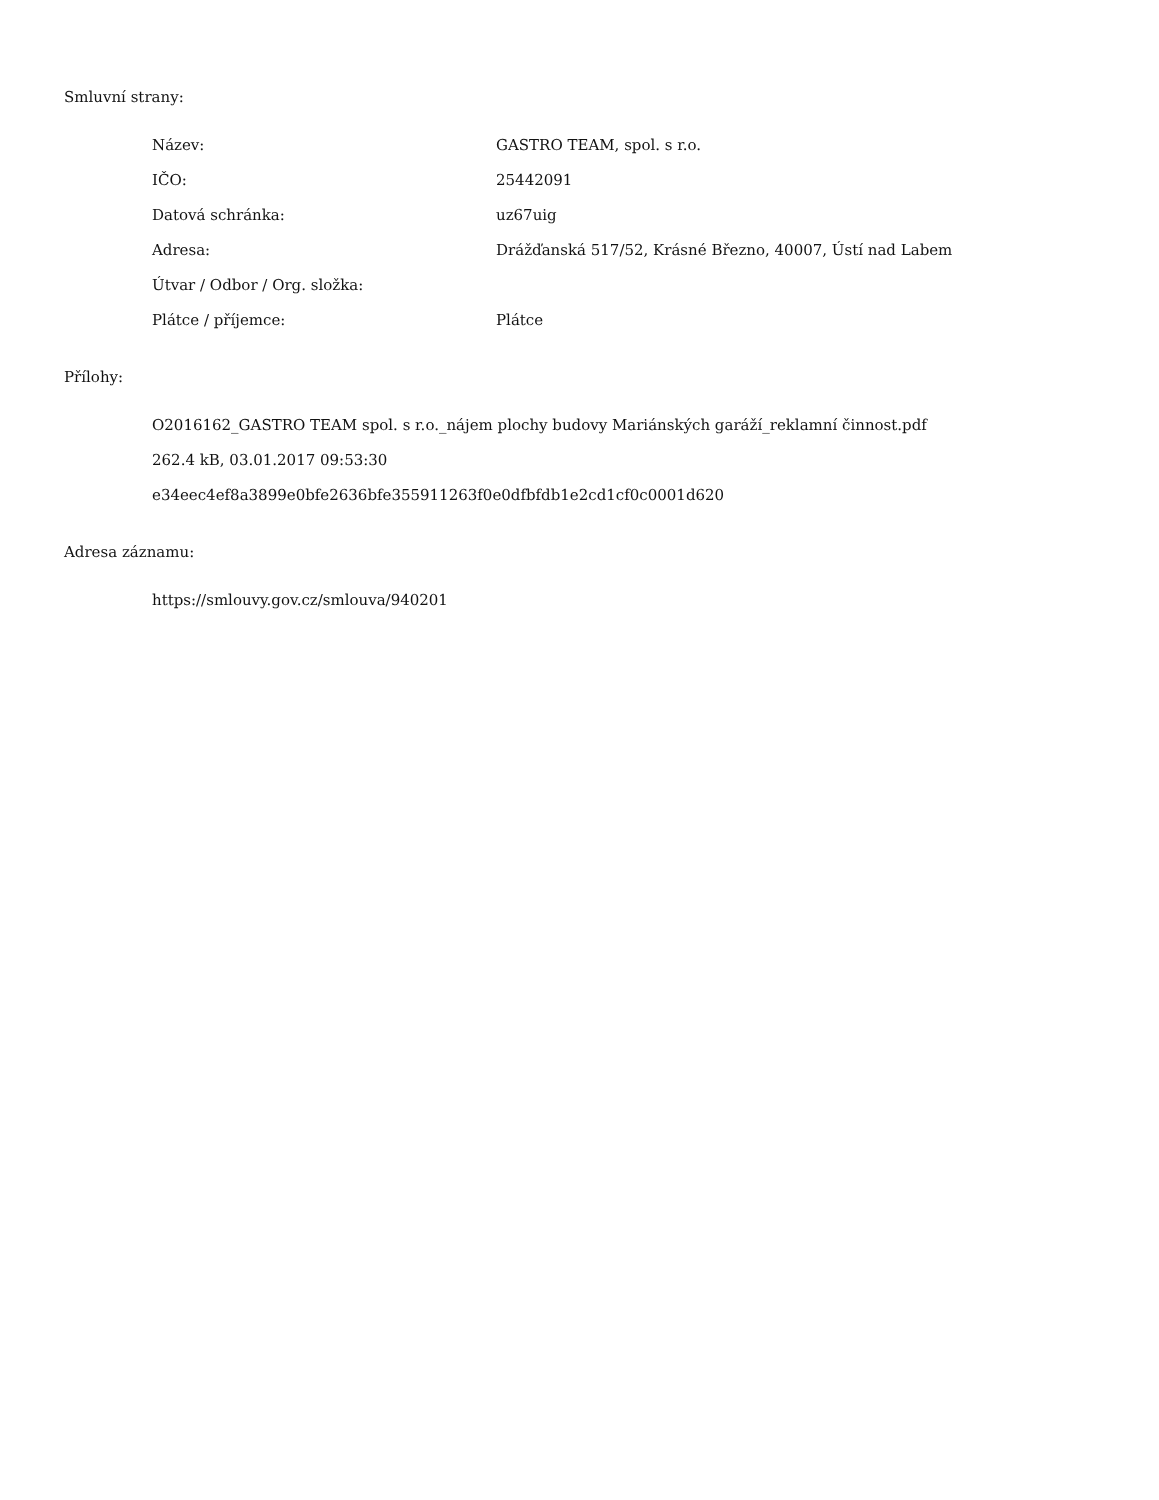Smluvní strany:
| Název: | GASTRO TEAM, spol. s r.o. |
| IČO: | 25442091 |
| Datová schránka: | uz67uig |
| Adresa: | Drážďanská 517/52, Krásné Březno, 40007, Ústí nad Labem |
| Útvar / Odbor / Org. složka: | |
| Plátce / příjemce: | Plátce |
Přílohy:
O2016162_GASTRO TEAM spol. s r.o._nájem plochy budovy Mariánských garáží_reklamní činnost.pdf
262.4 kB, 03.01.2017 09:53:30
e34eec4ef8a3899e0bfe2636bfe355911263f0e0dfbfdb1e2cd1cf0c0001d620
Adresa záznamu:
https://smlouvy.gov.cz/smlouva/940201